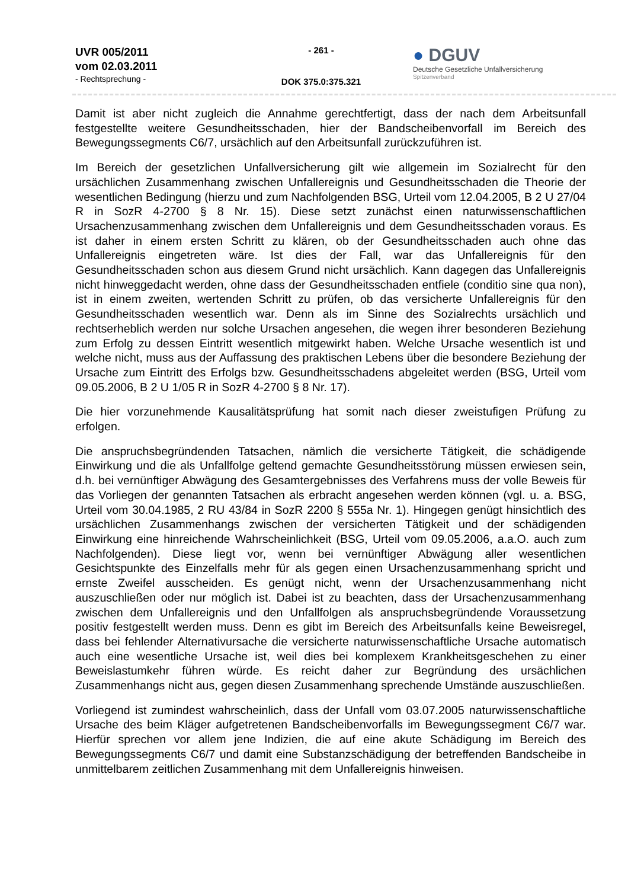UVR 005/2011
vom 02.03.2011
- Rechtsprechung -
- 261 -
DOK 375.0:375.321
● DGUV
Deutsche Gesetzliche Unfallversicherung
Spitzenverband
Damit ist aber nicht zugleich die Annahme gerechtfertigt, dass der nach dem Arbeitsunfall festgestellte weitere Gesundheitsschaden, hier der Bandscheibenvorfall im Bereich des Bewegungssegments C6/7, ursächlich auf den Arbeitsunfall zurückzuführen ist.
Im Bereich der gesetzlichen Unfallversicherung gilt wie allgemein im Sozialrecht für den ursächlichen Zusammenhang zwischen Unfallereignis und Gesundheitsschaden die Theorie der wesentlichen Bedingung (hierzu und zum Nachfolgenden BSG, Urteil vom 12.04.2005, B 2 U 27/04 R in SozR 4-2700 § 8 Nr. 15). Diese setzt zunächst einen naturwissenschaftlichen Ursachenzusammenhang zwischen dem Unfallereignis und dem Gesundheitsschaden voraus. Es ist daher in einem ersten Schritt zu klären, ob der Gesundheitsschaden auch ohne das Unfallereignis eingetreten wäre. Ist dies der Fall, war das Unfallereignis für den Gesundheitsschaden schon aus diesem Grund nicht ursächlich. Kann dagegen das Unfallereignis nicht hinweggedacht werden, ohne dass der Gesundheitsschaden entfiele (conditio sine qua non), ist in einem zweiten, wertenden Schritt zu prüfen, ob das versicherte Unfallereignis für den Gesundheitsschaden wesentlich war. Denn als im Sinne des Sozialrechts ursächlich und rechtserheblich werden nur solche Ursachen angesehen, die wegen ihrer besonderen Beziehung zum Erfolg zu dessen Eintritt wesentlich mitgewirkt haben. Welche Ursache wesentlich ist und welche nicht, muss aus der Auffassung des praktischen Lebens über die besondere Beziehung der Ursache zum Eintritt des Erfolgs bzw. Gesundheitsschadens abgeleitet werden (BSG, Urteil vom 09.05.2006, B 2 U 1/05 R in SozR 4-2700 § 8 Nr. 17).
Die hier vorzunehmende Kausalitätsprüfung hat somit nach dieser zweistufigen Prüfung zu erfolgen.
Die anspruchsbegründenden Tatsachen, nämlich die versicherte Tätigkeit, die schädigende Einwirkung und die als Unfallfolge geltend gemachte Gesundheitsstörung müssen erwiesen sein, d.h. bei vernünftiger Abwägung des Gesamtergebnisses des Verfahrens muss der volle Beweis für das Vorliegen der genannten Tatsachen als erbracht angesehen werden können (vgl. u. a. BSG, Urteil vom 30.04.1985, 2 RU 43/84 in SozR 2200 § 555a Nr. 1). Hingegen genügt hinsichtlich des ursächlichen Zusammenhangs zwischen der versicherten Tätigkeit und der schädigenden Einwirkung eine hinreichende Wahrscheinlichkeit (BSG, Urteil vom 09.05.2006, a.a.O. auch zum Nachfolgenden). Diese liegt vor, wenn bei vernünftiger Abwägung aller wesentlichen Gesichtspunkte des Einzelfalls mehr für als gegen einen Ursachenzusammenhang spricht und ernste Zweifel ausscheiden. Es genügt nicht, wenn der Ursachenzusammenhang nicht auszuschließen oder nur möglich ist. Dabei ist zu beachten, dass der Ursachenzusammenhang zwischen dem Unfallereignis und den Unfallfolgen als anspruchsbegründende Voraussetzung positiv festgestellt werden muss. Denn es gibt im Bereich des Arbeitsunfalls keine Beweisregel, dass bei fehlender Alternativursache die versicherte naturwissenschaftliche Ursache automatisch auch eine wesentliche Ursache ist, weil dies bei komplexem Krankheitsgeschehen zu einer Beweislastumkehr führen würde. Es reicht daher zur Begründung des ursächlichen Zusammenhangs nicht aus, gegen diesen Zusammenhang sprechende Umstände auszuschließen.
Vorliegend ist zumindest wahrscheinlich, dass der Unfall vom 03.07.2005 naturwissenschaftliche Ursache des beim Kläger aufgetretenen Bandscheibenvorfalls im Bewegungssegment C6/7 war. Hierfür sprechen vor allem jene Indizien, die auf eine akute Schädigung im Bereich des Bewegungssegments C6/7 und damit eine Substanzschädigung der betreffenden Bandscheibe in unmittelbarem zeitlichen Zusammenhang mit dem Unfallereignis hinweisen.